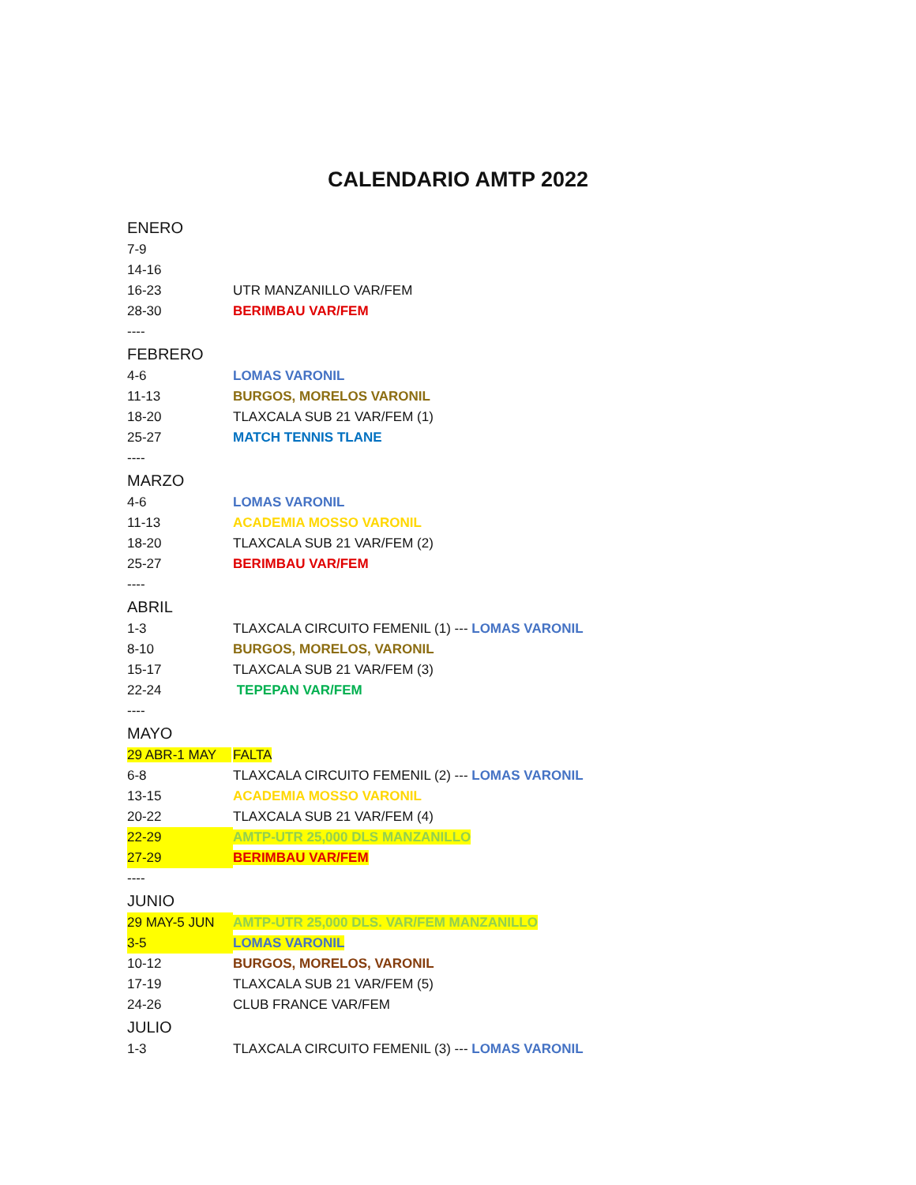CALENDARIO AMTP 2022
| ENERO | |
| 7-9 | |
| 14-16 | |
| 16-23 | UTR MANZANILLO VAR/FEM |
| 28-30 | BERIMBAU VAR/FEM |
| ---- | |
| FEBRERO | |
| 4-6 | LOMAS VARONIL |
| 11-13 | BURGOS, MORELOS VARONIL |
| 18-20 | TLAXCALA SUB 21 VAR/FEM (1) |
| 25-27 | MATCH TENNIS TLANE |
| ---- | |
| MARZO | |
| 4-6 | LOMAS VARONIL |
| 11-13 | ACADEMIA MOSSO VARONIL |
| 18-20 | TLAXCALA SUB 21 VAR/FEM (2) |
| 25-27 | BERIMBAU VAR/FEM |
| ---- | |
| ABRIL | |
| 1-3 | TLAXCALA CIRCUITO FEMENIL (1) --- LOMAS VARONIL |
| 8-10 | BURGOS, MORELOS, VARONIL |
| 15-17 | TLAXCALA SUB 21 VAR/FEM (3) |
| 22-24 | TEPEPAN VAR/FEM |
| ---- | |
| MAYO | |
| 29 ABR-1 MAY | FALTA |
| 6-8 | TLAXCALA CIRCUITO FEMENIL (2) --- LOMAS VARONIL |
| 13-15 | ACADEMIA MOSSO VARONIL |
| 20-22 | TLAXCALA SUB 21 VAR/FEM (4) |
| 22-29 | AMTP-UTR 25,000 DLS MANZANILLO |
| 27-29 | BERIMBAU VAR/FEM |
| ---- | |
| JUNIO | |
| 29 MAY-5 JUN | AMTP-UTR 25,000 DLS. VAR/FEM MANZANILLO |
| 3-5 | LOMAS VARONIL |
| 10-12 | BURGOS, MORELOS, VARONIL |
| 17-19 | TLAXCALA SUB 21 VAR/FEM (5) |
| 24-26 | CLUB FRANCE VAR/FEM |
| JULIO | |
| 1-3 | TLAXCALA CIRCUITO FEMENIL (3) --- LOMAS VARONIL |